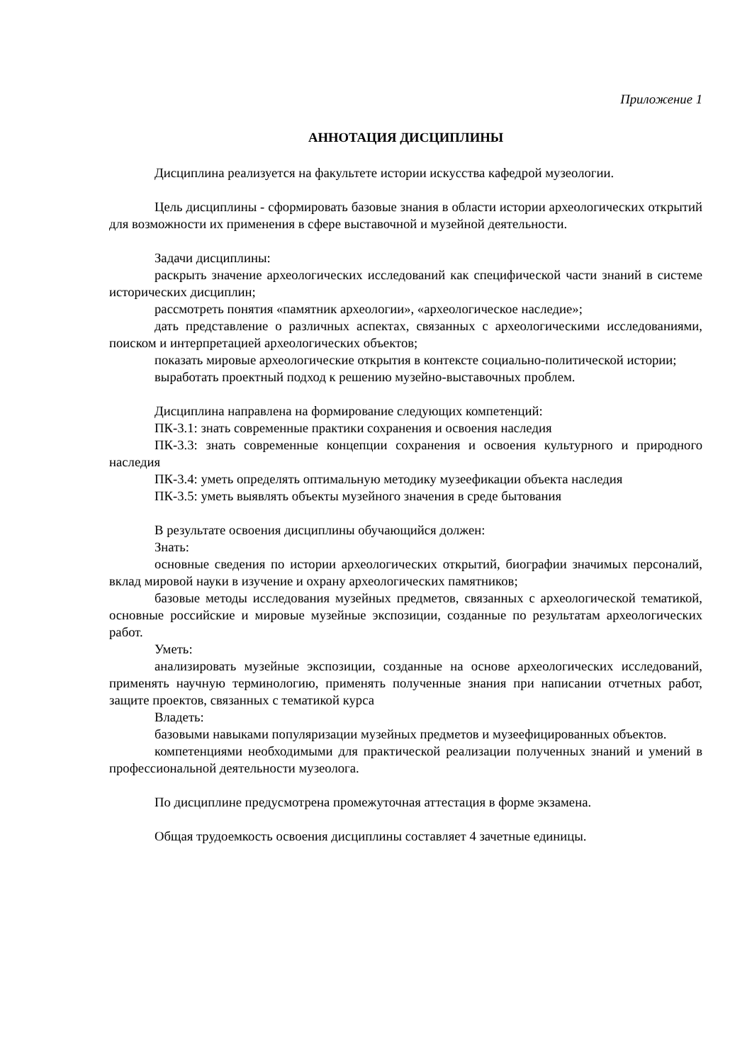Приложение 1
АННОТАЦИЯ ДИСЦИПЛИНЫ
Дисциплина реализуется на факультете истории искусства кафедрой музеологии.
Цель дисциплины - сформировать базовые знания в области истории археологических открытий для возможности их применения в сфере выставочной и музейной деятельности.
Задачи дисциплины:
раскрыть значение археологических исследований как специфической части знаний в системе исторических дисциплин;
рассмотреть понятия «памятник археологии», «археологическое наследие»;
дать представление о различных аспектах, связанных с археологическими исследованиями, поиском и интерпретацией археологических объектов;
показать мировые археологические открытия в контексте социально-политической истории;
выработать проектный подход к решению музейно-выставочных проблем.
Дисциплина направлена на формирование следующих компетенций:
ПК-3.1: знать современные практики сохранения и освоения наследия
ПК-3.3: знать современные концепции сохранения и освоения культурного и природного наследия
ПК-3.4: уметь определять оптимальную методику музеефикации объекта наследия
ПК-3.5: уметь выявлять объекты музейного значения в среде бытования
В результате освоения дисциплины обучающийся должен:
Знать:
основные сведения по истории археологических открытий, биографии значимых персоналий, вклад мировой науки в изучение и охрану археологических памятников;
базовые методы исследования музейных предметов, связанных с археологической тематикой, основные российские и мировые музейные экспозиции, созданные по результатам археологических работ.
Уметь:
анализировать музейные экспозиции, созданные на основе археологических исследований, применять научную терминологию, применять полученные знания при написании отчетных работ, защите проектов, связанных с тематикой курса
Владеть:
базовыми навыками популяризации музейных предметов и музеефицированных объектов.
компетенциями необходимыми для практической реализации полученных знаний и умений в профессиональной деятельности музеолога.
По дисциплине предусмотрена промежуточная аттестация в форме экзамена.
Общая трудоемкость освоения дисциплины составляет 4 зачетные единицы.